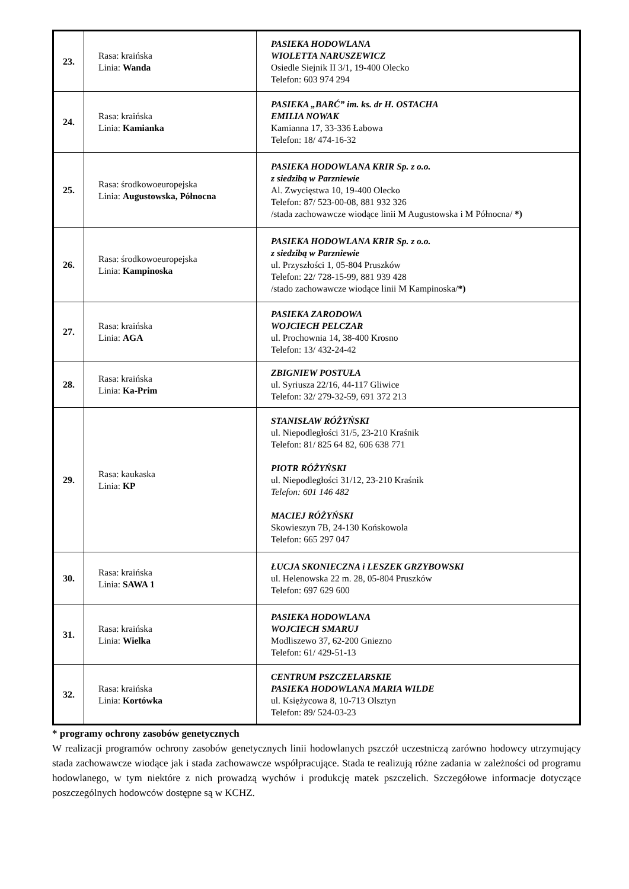| 23. | Rasa: kraińska Linia: Wanda | PASIEKA HODOWLANA WIOLETTA NARUSZEWICZ Osiedle Siejnik II 3/1, 19-400 Olecko Telefon: 603 974 294 |
| 24. | Rasa: kraińska Linia: Kamianka | PASIEKA „BARĆ” im. ks. dr H. OSTACHA EMILIA NOWAK Kamianna 17, 33-336 Łabowa Telefon: 18/ 474-16-32 |
| 25. | Rasa: środkowoeuropejska Linia: Augustowska, Północna | PASIEKA HODOWLANA KRIR Sp. z o.o. z siedzibą w Parzniewie Al. Zwycięstwa 10, 19-400 Olecko Telefon: 87/ 523-00-08, 881 932 326 /stada zachowawcze wiodące linii M Augustowska i M Północna/ *) |
| 26. | Rasa: środkowoeuropejska Linia: Kampinoska | PASIEKA HODOWLANA KRIR Sp. z o.o. z siedzibą w Parzniewie ul. Przyszłości 1, 05-804 Pruszków Telefon: 22/ 728-15-99, 881 939 428 /stado zachowawcze wiodące linii M Kampinoska/ *) |
| 27. | Rasa: kraińska Linia: AGA | PASIEKA ZARODOWA WOJCIECH PELCZAR ul. Prochownia 14, 38-400 Krosno Telefon: 13/ 432-24-42 |
| 28. | Rasa: kraińska Linia: Ka-Prim | ZBIGNIEW POSTUŁA ul. Syriusza 22/16, 44-117 Gliwice Telefon: 32/ 279-32-59, 691 372 213 |
| 29. | Rasa: kaukaska Linia: KP | STANISŁAW RÓŻYŃSKI ul. Niepodległości 31/5, 23-210 Kraśnik Telefon: 81/ 825 64 82, 606 638 771 PIOTR RÓŻYŃSKI ul. Niepodległości 31/12, 23-210 Kraśnik Telefon: 601 146 482 MACIEJ RÓŻYŃSKI Skowieszyn 7B, 24-130 Końskowola Telefon: 665 297 047 |
| 30. | Rasa: kraińska Linia: SAWA 1 | ŁUCJA SKONIECZNA i LESZEK GRZYBOWSKI ul. Helenowska 22 m. 28, 05-804 Pruszków Telefon: 697 629 600 |
| 31. | Rasa: kraińska Linia: Wielka | PASIEKA HODOWLANA WOJCIECH SMARUJ Modliszewo 37, 62-200 Gniezno Telefon: 61/ 429-51-13 |
| 32. | Rasa: kraińska Linia: Kortówka | CENTRUM PSZCZELARSKIE PASIEKA HODOWLANA MARIA WILDE ul. Księżycowa 8, 10-713 Olsztyn Telefon: 89/ 524-03-23 |
* programy ochrony zasobów genetycznych
W realizacji programów ochrony zasobów genetycznych linii hodowlanych pszczół uczestniczą zarówno hodowcy utrzymujący stada zachowawcze wiodące jak i stada zachowawcze współpracujące. Stada te realizują różne zadania w zależności od programu hodowlanego, w tym niektóre z nich prowadzą wychów i produkcję matek pszczelich. Szczegółowe informacje dotyczące poszczególnych hodowców dostępne są w KCHZ.